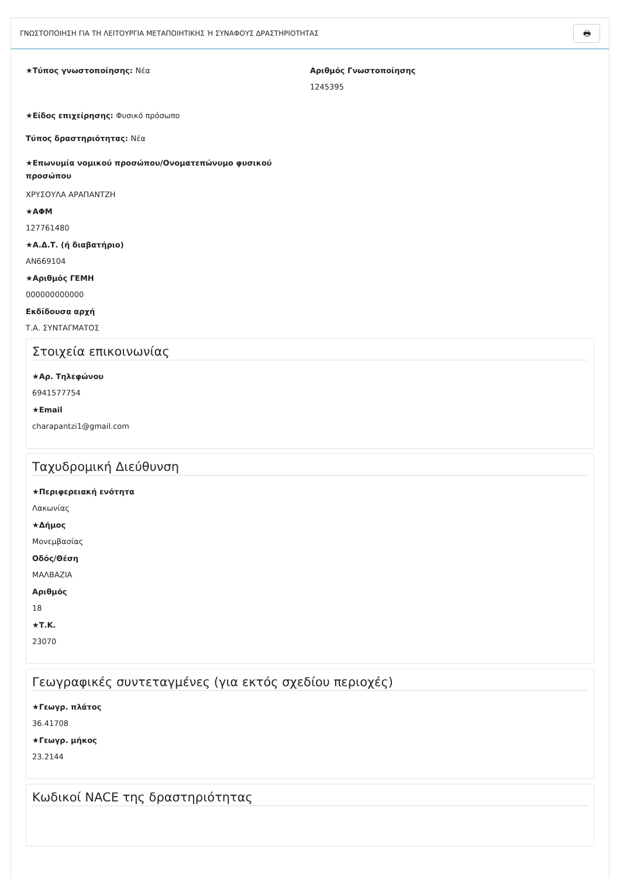ΓΝΩΣΤΟΠΟΙΗΣΗ ΓΙΑ ΤΗ ΛΕΙΤΟΥΡΓΙΑ ΜΕΤΑΠΟΙΗΤΙΚΗΣ Ή ΣΥΝΑΦΟΥΣ ΔΡΑΣΤΗΡΙΟΤΗΤΑΣ 🖶
★Τύπος γνωστοποίησης: Νέα Αριθμός Γνωστοποίησης
1245395
★Είδος επιχείρησης: Φυσικό πρόσωπο
Τύπος δραστηριότητας: Νέα
★Επωνυμία νομικού προσώπου/Ονοματεπώνυμο φυσικού προσώπου
ΧΡΥΣΟΥΛΑ ΑΡΑΠΑΝΤΖΗ
★ΑΦΜ
127761480
★Α.Δ.Τ. (ή διαβατήριο)
AN669104
★Αριθμός ΓΕΜΗ
000000000000
Εκδίδουσα αρχή
Τ.Α. ΣΥΝΤΑΓΜΑΤΟΣ
Στοιχεία επικοινωνίας
★Αρ. Τηλεφώνου
6941577754
★Email
charapantzi1@gmail.com
Ταχυδρομική Διεύθυνση
★Περιφερειακή ενότητα
Λακωνίας
★Δήμος
Μονεμβασίας
Οδός/Θέση
ΜΑΛΒΑΖΙΑ
Αριθμός
18
★Τ.Κ.
23070
Γεωγραφικές συντεταγμένες (για εκτός σχεδίου περιοχές)
★Γεωγρ. πλάτος
36.41708
★Γεωγρ. μήκος
23.2144
Κωδικοί NACE της δραστηριότητας